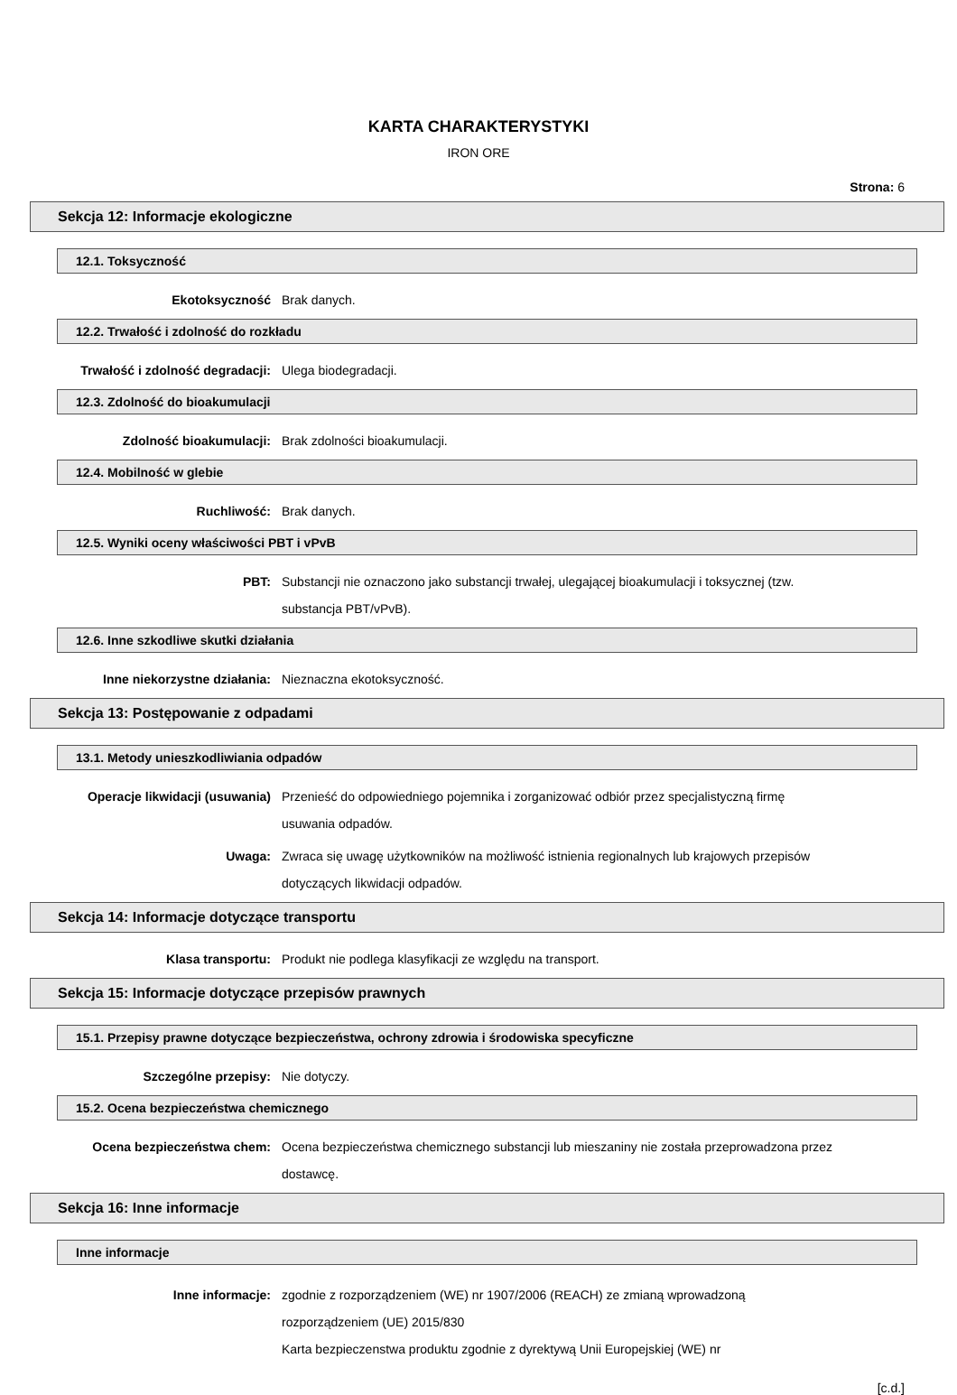KARTA CHARAKTERYSTYKI
IRON ORE
Strona: 6
Sekcja 12: Informacje ekologiczne
12.1. Toksyczność
Ekotoksyczność Brak danych.
12.2. Trwałość i zdolność do rozkładu
Trwałość i zdolność degradacji: Ulega biodegradacji.
12.3. Zdolność do bioakumulacji
Zdolność bioakumulacji: Brak zdolności bioakumulacji.
12.4. Mobilność w glebie
Ruchliwość: Brak danych.
12.5. Wyniki oceny właściwości PBT i vPvB
PBT: Substancji nie oznaczono jako substancji trwałej, ulegającej bioakumulacji i toksycznej (tzw. substancja PBT/vPvB).
12.6. Inne szkodliwe skutki działania
Inne niekorzystne działania: Nieznaczna ekotoksyczność.
Sekcja 13: Postępowanie z odpadami
13.1. Metody unieszkodliwiania odpadów
Operacje likwidacji (usuwania) Przenieść do odpowiedniego pojemnika i zorganizować odbiór przez specjalistyczną firmę usuwania odpadów.
Uwaga: Zwraca się uwagę użytkowników na możliwość istnienia regionalnych lub krajowych przepisów dotyczących likwidacji odpadów.
Sekcja 14: Informacje dotyczące transportu
Klasa transportu: Produkt nie podlega klasyfikacji ze względu na transport.
Sekcja 15: Informacje dotyczące przepisów prawnych
15.1. Przepisy prawne dotyczące bezpieczeństwa, ochrony zdrowia i środowiska specyficzne
Szczególne przepisy: Nie dotyczy.
15.2. Ocena bezpieczeństwa chemicznego
Ocena bezpieczeństwa chem: Ocena bezpieczeństwa chemicznego substancji lub mieszaniny nie została przeprowadzona przez dostawcę.
Sekcja 16: Inne informacje
Inne informacje
Inne informacje: zgodnie z rozporządzeniem (WE) nr 1907/2006 (REACH) ze zmianą wprowadzoną rozporządzeniem (UE) 2015/830
Karta bezpieczenstwa produktu zgodnie z dyrektywą Unii Europejskiej (WE) nr
[c.d.]